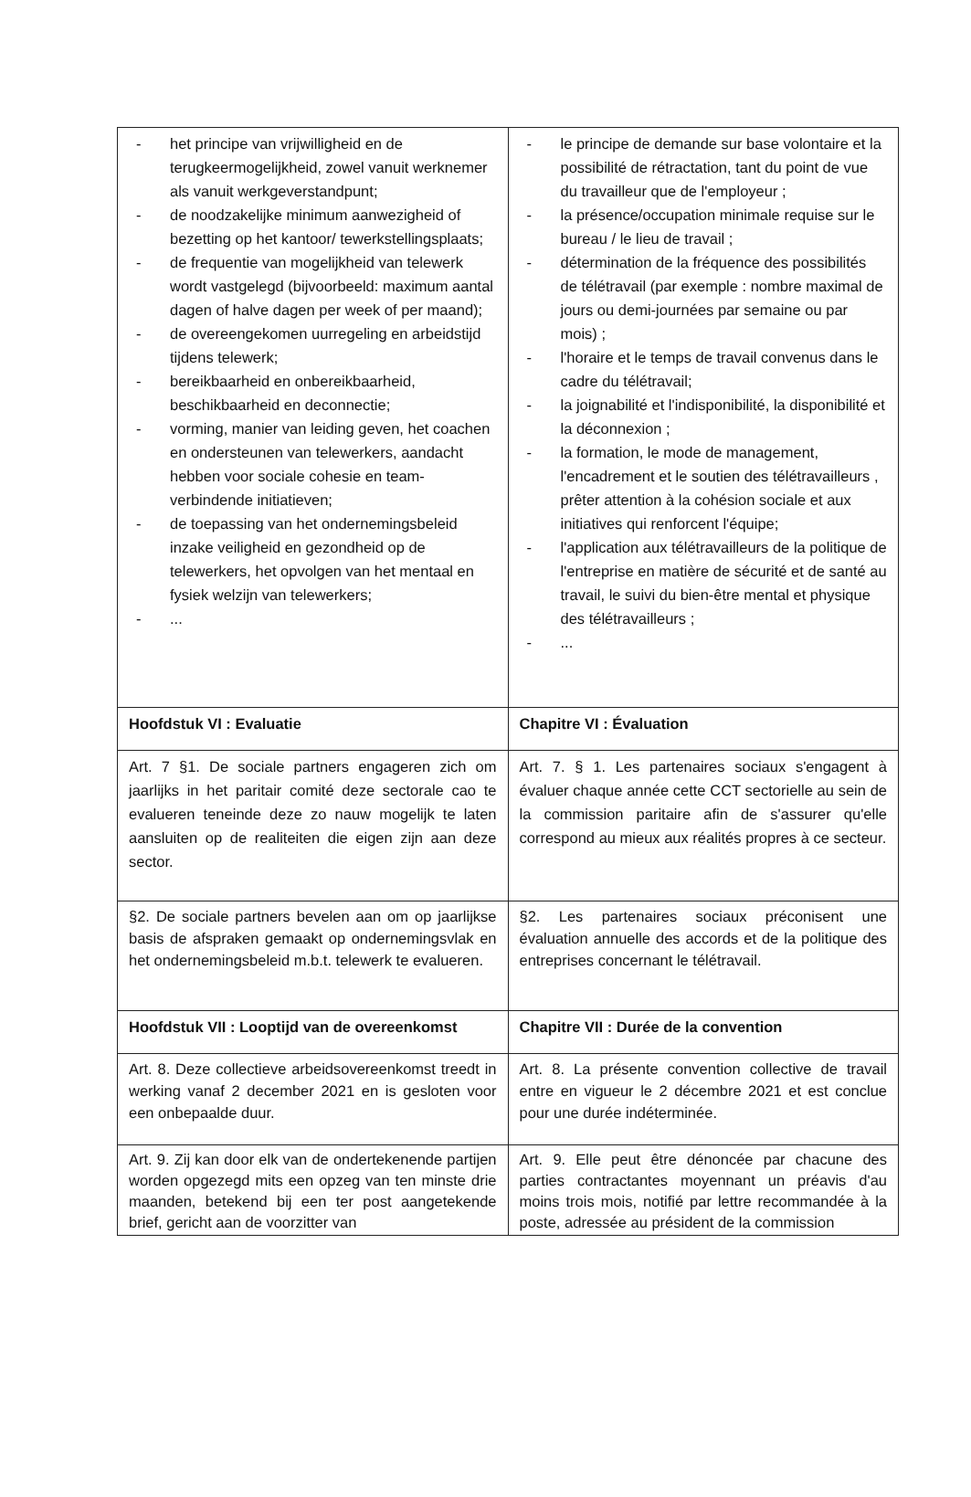| - het principe van vrijwilligheid en de terugkeermogelijkheid, zowel vanuit werknemer als vanuit werkgeverstandpunt; - de noodzakelijke minimum aanwezigheid of bezetting op het kantoor/ tewerkstellingsplaats; - de frequentie van mogelijkheid van telewerk wordt vastgelegd (bijvoorbeeld: maximum aantal dagen of halve dagen per week of per maand); - de overeengekomen uurregeling en arbeidstijd tijdens telewerk; - bereikbaarheid en onbereikbaarheid, beschikbaarheid en deconnectie; - vorming, manier van leiding geven, het coachen en ondersteunen van telewerkers, aandacht hebben voor sociale cohesie en team-verbindende initiatieven; - de toepassing van het ondernemingsbeleid inzake veiligheid en gezondheid op de telewerkers, het opvolgen van het mentaal en fysiek welzijn van telewerkers; - ... | - le principe de demande sur base volontaire et la possibilité de rétractation, tant du point de vue du travailleur que de l'employeur ; - la présence/occupation minimale requise sur le bureau / le lieu de travail ; - détermination de la fréquence des possibilités de télétravail (par exemple : nombre maximal de jours ou demi-journées par semaine ou par mois) ; - l'horaire et le temps de travail convenus dans le cadre du télétravail; - la joignabilité et l'indisponibilité, la disponibilité et la déconnexion ; - la formation, le mode de management, l'encadrement et le soutien des télétravailleurs , prêter attention à la cohésion sociale et aux initiatives qui renforcent l'équipe; - l'application aux télétravailleurs de la politique de l'entreprise en matière de sécurité et de santé au travail, le suivi du bien-être mental et physique des télétravailleurs ; - ... |
| Hoofdstuk VI : Evaluatie | Chapitre VI : Évaluation |
| Art. 7 §1. De sociale partners engageren zich om jaarlijks in het paritair comité deze sectorale cao te evalueren teneinde deze zo nauw mogelijk te laten aansluiten op de realiteiten die eigen zijn aan deze sector. | Art. 7. § 1. Les partenaires sociaux s'engagent à évaluer chaque année cette CCT sectorielle au sein de la commission paritaire afin de s'assurer qu'elle correspond au mieux aux réalités propres à ce secteur. |
| §2. De sociale partners bevelen aan om op jaarlijkse basis de afspraken gemaakt op ondernemingsvlak en het ondernemingsbeleid m.b.t. telewerk te evalueren. | §2. Les partenaires sociaux préconisent une évaluation annuelle des accords et de la politique des entreprises concernant le télétravail. |
| Hoofdstuk VII : Looptijd van de overeenkomst | Chapitre VII : Durée de la convention |
| Art. 8. Deze collectieve arbeidsovereenkomst treedt in werking vanaf 2 december 2021 en is gesloten voor een onbepaalde duur. | Art. 8. La présente convention collective de travail entre en vigueur le 2 décembre 2021 et est conclue pour une durée indéterminée. |
| Art. 9. Zij kan door elk van de ondertekenende partijen worden opgezegd mits een opzeg van ten minste drie maanden, betekend bij een ter post aangetekende brief, gericht aan de voorzitter van | Art. 9. Elle peut être dénoncée par chacune des parties contractantes moyennant un préavis d'au moins trois mois, notifié par lettre recommandée à la poste, adressée au président de la commission |